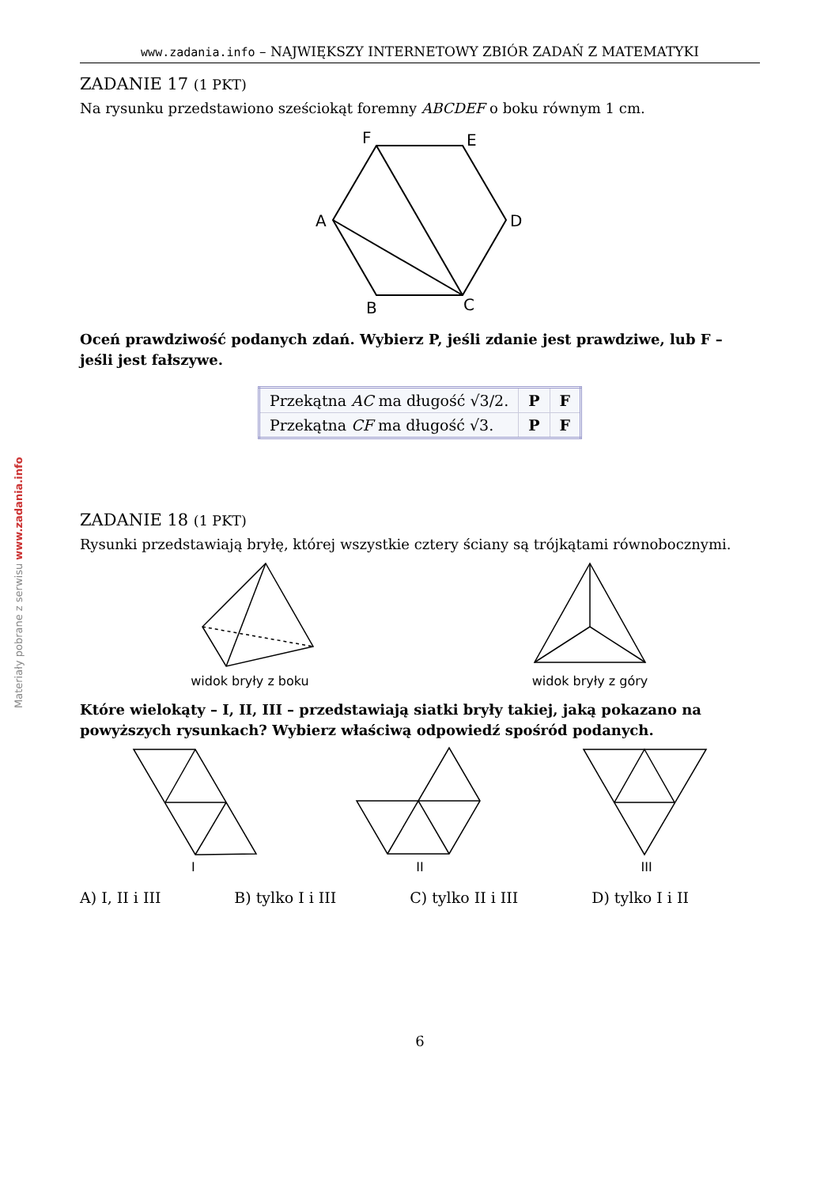Materiały pobrane z serwisu www.zadania.info
www.zadania.info – NAJWIĘKSZY INTERNETOWY ZBIÓR ZADAŃ Z MATEMATYKI
ZADANIE 17 (1 PKT)
Na rysunku przedstawiono sześciokąt foremny ABCDEF o boku równym 1 cm.
F
E
A
D
B
C
Oceń prawdziwość podanych zdań. Wybierz P, jeśli zdanie jest prawdziwe, lub F – jeśli jest fałszywe.
| Przekątna AC ma długość √3/2. | P | F |
| Przekątna CF ma długość √3. | P | F |
ZADANIE 18 (1 PKT)
Rysunki przedstawiają bryłę, której wszystkie cztery ściany są trójkątami równobocznymi.
widok bryły z boku widok bryły z góry
Które wielokąty – I, II, III – przedstawiają siatki bryły takiej, jaką pokazano na powyższych rysunkach? Wybierz właściwą odpowiedź spośród podanych.
I II III
A) I, II i III B) tylko I i III C) tylko II i III D) tylko I i II
6